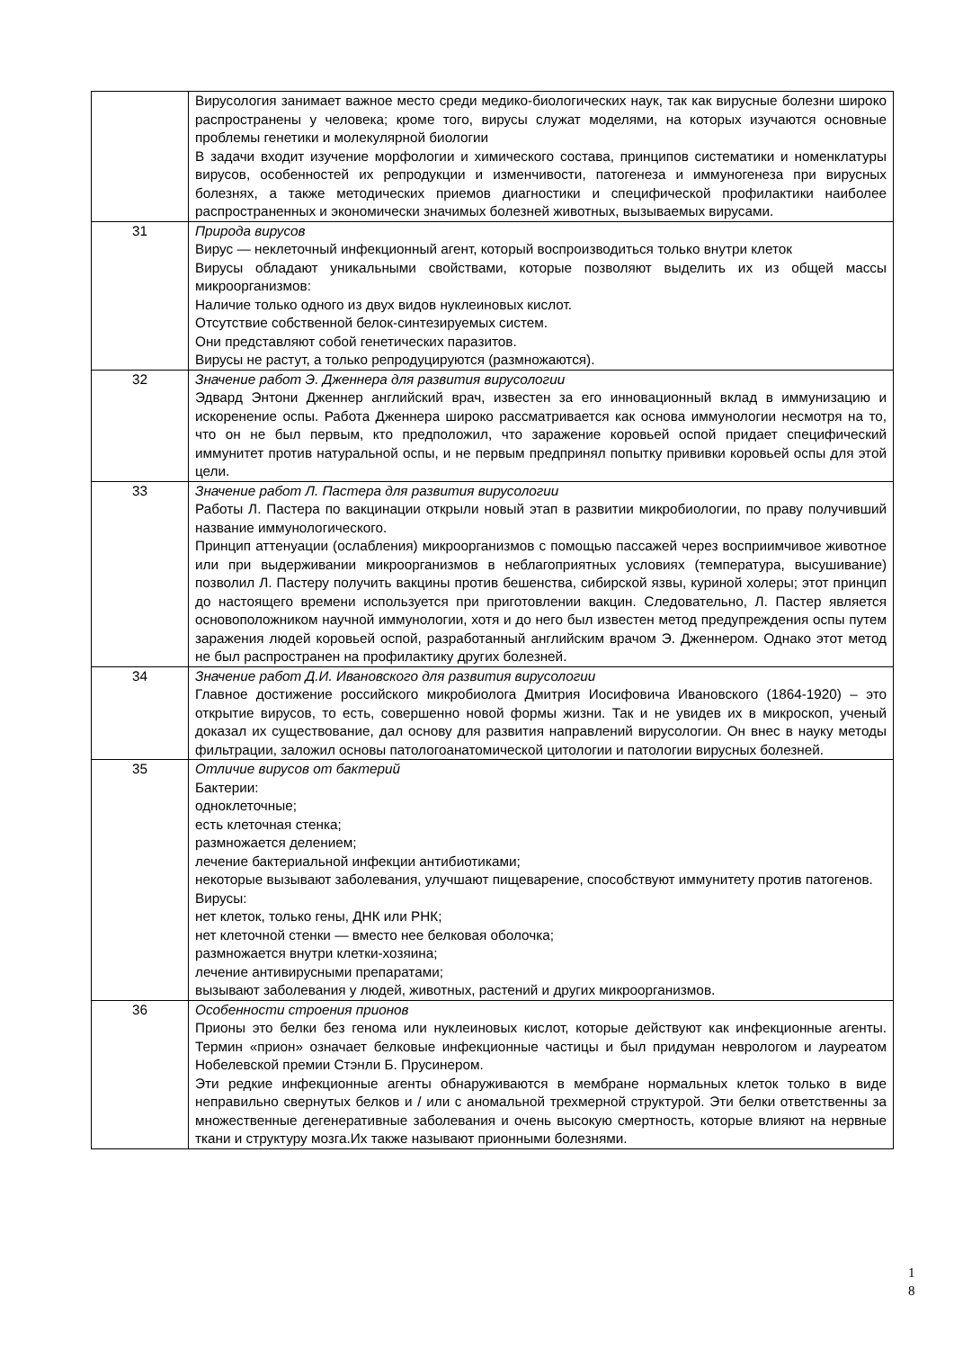| | Вирусология занимает важное место среди медико-биологических наук, так как вирусные болезни широко распространены у человека; кроме того, вирусы служат моделями, на которых изучаются основные проблемы генетики и молекулярной биологии В задачи входит изучение морфологии и химического состава, принципов систематики и номенклатуры вирусов, особенностей их репродукции и изменчивости, патогенеза и иммуногенеза при вирусных болезнях, а также методических приемов диагностики и специфической профилактики наиболее распространенных и экономически значимых болезней животных, вызываемых вирусами. |
| 31 | Природа вирусов Вирус — неклеточный инфекционный агент, который воспроизводиться только внутри клеток Вирусы обладают уникальными свойствами, которые позволяют выделить их из общей массы микроорганизмов: Наличие только одного из двух видов нуклеиновых кислот. Отсутствие собственной белок-синтезируемых систем. Они представляют собой генетических паразитов. Вирусы не растут, а только репродуцируются (размножаются). |
| 32 | Значение работ Э. Дженнера для развития вирусологии Эдвард Энтони Дженнер английский врач, известен за его инновационный вклад в иммунизацию и искоренение оспы. Работа Дженнера широко рассматривается как основа иммунологии несмотря на то, что он не был первым, кто предположил, что заражение коровьей оспой придает специфический иммунитет против натуральной оспы, и не первым предпринял попытку прививки коровьей оспы для этой цели. |
| 33 | Значение работ Л. Пастера для развития вирусологии Работы Л. Пастера по вакцинации открыли новый этап в развитии микробиологии, по праву получивший название иммунологического. Принцип аттенуации (ослабления) микроорганизмов с помощью пассажей через восприимчивое животное или при выдерживании микроорганизмов в неблагоприятных условиях (температура, высушивание) позволил Л. Пастеру получить вакцины против бешенства, сибирской язвы, куриной холеры; этот принцип до настоящего времени используется при приготовлении вакцин. Следовательно, Л. Пастер является основоположником научной иммунологии, хотя и до него был известен метод предупреждения оспы путем заражения людей коровьей оспой, разработанный английским врачом Э. Дженнером. Однако этот метод не был распространен на профилактику других болезней. |
| 34 | Значение работ Д.И. Ивановского для развития вирусологии Главное достижение российского микробиолога Дмитрия Иосифовича Ивановского (1864-1920) – это открытие вирусов, то есть, совершенно новой формы жизни. Так и не увидев их в микроскоп, ученый доказал их существование, дал основу для развития направлений вирусологии. Он внес в науку методы фильтрации, заложил основы патологоанатомической цитологии и патологии вирусных болезней. |
| 35 | Отличие вирусов от бактерий Бактерии: одноклеточные; есть клеточная стенка; размножается делением; лечение бактериальной инфекции антибиотиками; некоторые вызывают заболевания, улучшают пищеварение, способствуют иммунитету против патогенов. Вирусы: нет клеток, только гены, ДНК или РНК; нет клеточной стенки — вместо нее белковая оболочка; размножается внутри клетки-хозяина; лечение антивирусными препаратами; вызывают заболевания у людей, животных, растений и других микроорганизмов. |
| 36 | Особенности строения прионов Прионы это белки без генома или нуклеиновых кислот, которые действуют как инфекционные агенты. Термин «прион» означает белковые инфекционные частицы и был придуман неврологом и лауреатом Нобелевской премии Стэнли Б. Прусинером. Эти редкие инфекционные агенты обнаруживаются в мембране нормальных клеток только в виде неправильно свернутых белков и / или с аномальной трехмерной структурой. Эти белки ответственны за множественные дегенеративные заболевания и очень высокую смертность, которые влияют на нервные ткани и структуру мозга.Их также называют прионными болезнями. |
1
8